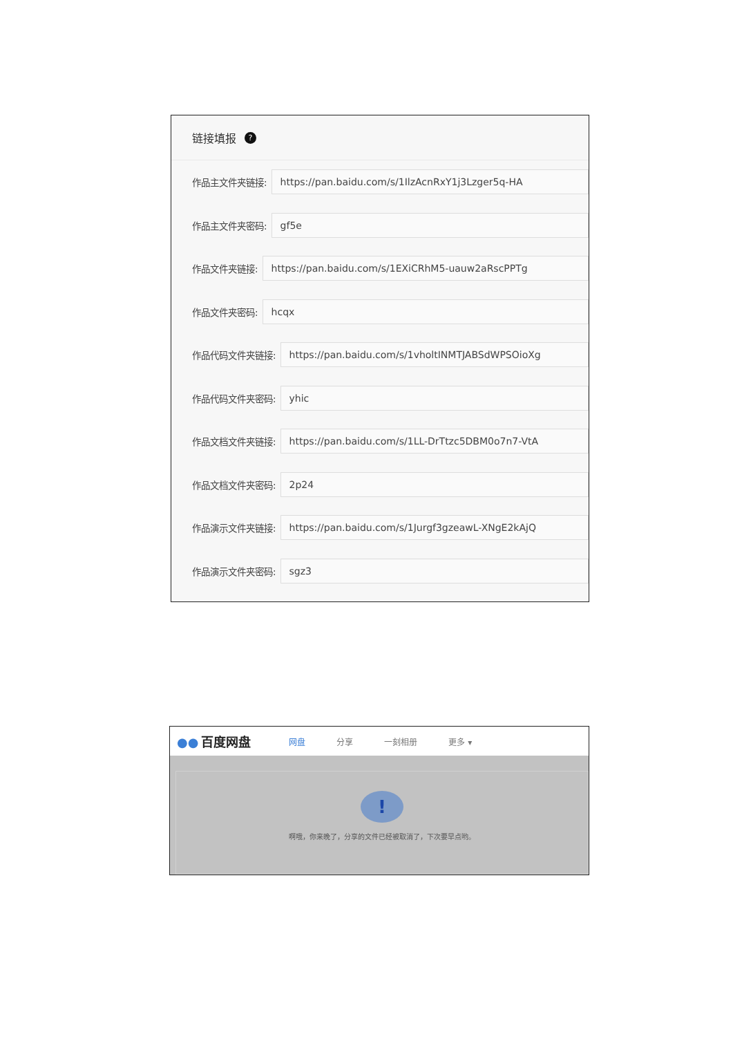链接填报 ?
作品主文件夹链接:
https://pan.baidu.com/s/1IlzAcnRxY1j3Lzger5q-HA
作品主文件夹密码:
gf5e
作品文件夹链接:
https://pan.baidu.com/s/1EXiCRhM5-uauw2aRscPPTg
作品文件夹密码:
hcqx
作品代码文件夹链接:
https://pan.baidu.com/s/1vholtINMTJABSdWPSOioXg
作品代码文件夹密码:
yhic
作品文档文件夹链接:
https://pan.baidu.com/s/1LL-DrTtzc5DBM0o7n7-VtA
作品文档文件夹密码:
2p24
作品演示文件夹链接:
https://pan.baidu.com/s/1Jurgf3gzeawL-XNgE2kAjQ
作品演示文件夹密码:
sgz3
●● 百度网盘 网盘 分享 一刻相册 更多 ▾
!
啊哦，你来晚了，分享的文件已经被取消了，下次要早点哟。